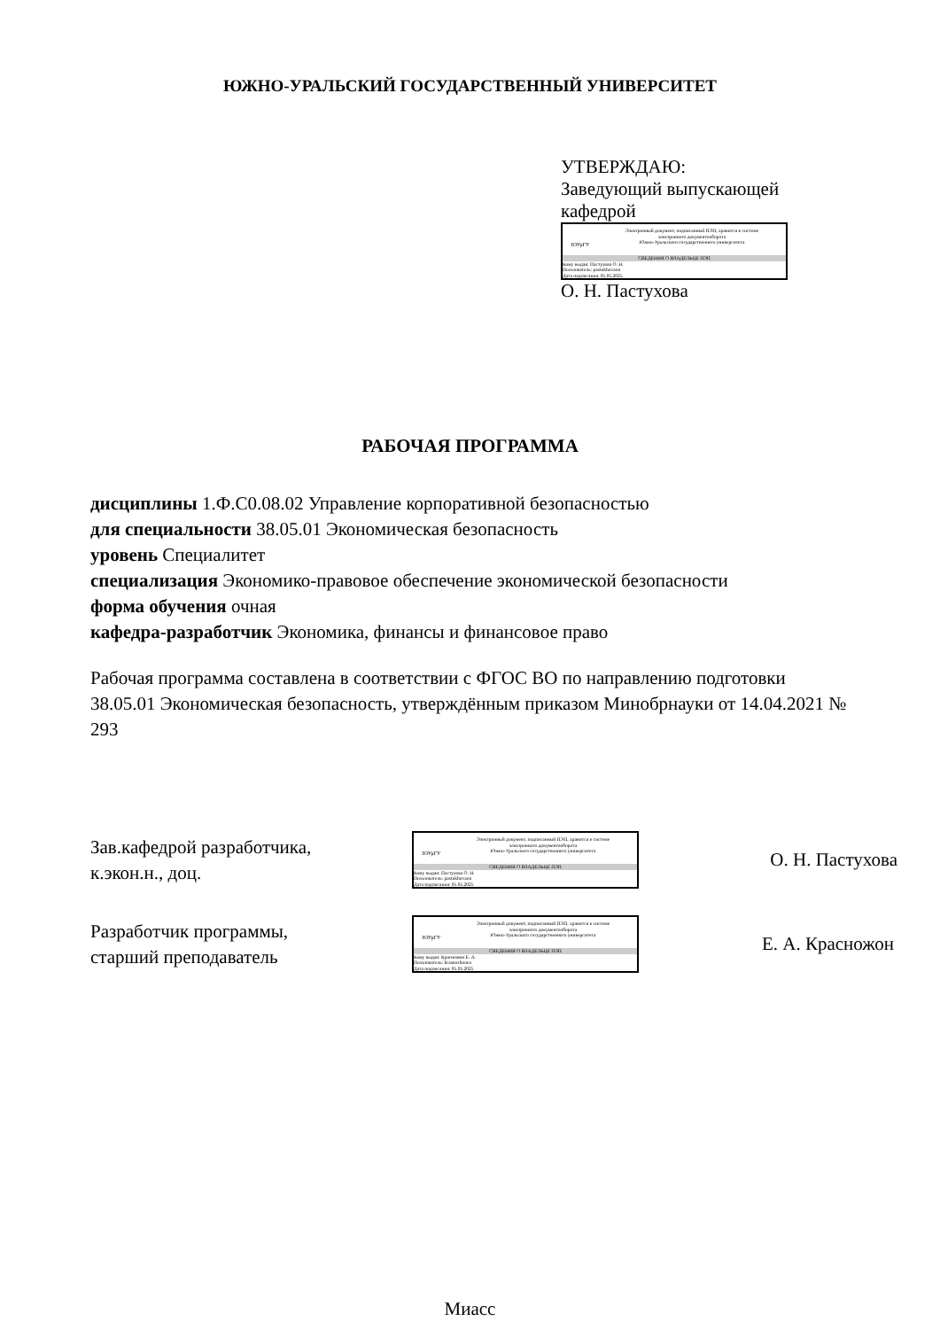ЮЖНО-УРАЛЬСКИЙ ГОСУДАРСТВЕННЫЙ УНИВЕРСИТЕТ
УТВЕРЖДАЮ:
Заведующий выпускающей
кафедрой
ЮУрГУ
Электронный документ, подписанный ПЭП, хранится в системе
электронного документооборота
Южно-Уральского государственного университета
СВЕДЕНИЯ О ВЛАДЕЛЬЦЕ ПЭП
Кому выдан: Пастухова О. Н.
Пользователь: pastukhovaon
Дата подписания: 05.05.2025
О. Н. Пастухова
РАБОЧАЯ ПРОГРАММА
дисциплины 1.Ф.С0.08.02 Управление корпоративной безопасностью
для специальности 38.05.01 Экономическая безопасность
уровень Специалитет
специализация Экономико-правовое обеспечение экономической безопасности
форма обучения очная
кафедра-разработчик Экономика, финансы и финансовое право
Рабочая программа составлена в соответствии с ФГОС ВО по направлению подготовки 38.05.01 Экономическая безопасность, утверждённым приказом Минобрнауки от 14.04.2021 № 293
Зав.кафедрой разработчика,
к.экон.н., доц.
ЮУрГУ
Электронный документ, подписанный ПЭП, хранится в системе
электронного документооборота
Южно-Уральского государственного университета
СВЕДЕНИЯ О ВЛАДЕЛЬЦЕ ПЭП
Кому выдан: Пастухова О. Н.
Пользователь: pastukhovaon
Дата подписания: 05.05.2025
О. Н. Пастухова
Разработчик программы,
старший преподаватель
ЮУрГУ
Электронный документ, подписанный ПЭП, хранится в системе
электронного документооборота
Южно-Уральского государственного университета
СВЕДЕНИЯ О ВЛАДЕЛЬЦЕ ПЭП
Кому выдан: Красножон Е. А.
Пользователь: krasnozhonea
Дата подписания: 05.05.2025
Е. А. Красножон
Миасс